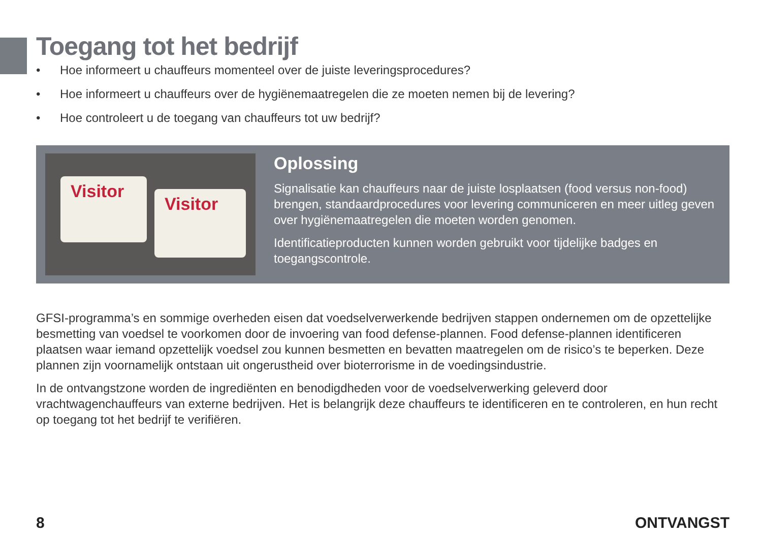Toegang tot het bedrijf
• Hoe informeert u chauffeurs momenteel over de juiste leveringsprocedures?
• Hoe informeert u chauffeurs over de hygiënemaatregelen die ze moeten nemen bij de levering?
• Hoe controleert u de toegang van chauffeurs tot uw bedrijf?
Visitor
Visitor
Oplossing
Signalisatie kan chauffeurs naar de juiste losplaatsen (food versus non-food) brengen, standaardprocedures voor levering communiceren en meer uitleg geven over hygiënemaatregelen die moeten worden genomen.
Identificatieproducten kunnen worden gebruikt voor tijdelijke badges en toegangscontrole.
GFSI-programma’s en sommige overheden eisen dat voedselverwerkende bedrijven stappen ondernemen om de opzettelijke besmetting van voedsel te voorkomen door de invoering van food defense-plannen. Food defense-plannen identificeren plaatsen waar iemand opzettelijk voedsel zou kunnen besmetten en bevatten maatregelen om de risico’s te beperken. Deze plannen zijn voornamelijk ontstaan uit ongerustheid over bioterrorisme in de voedingsindustrie.
In de ontvangstzone worden de ingrediënten en benodigdheden voor de voedselverwerking geleverd door vrachtwagenchauffeurs van externe bedrijven. Het is belangrijk deze chauffeurs te identificeren en te controleren, en hun recht op toegang tot het bedrijf te verifiëren.
8 ONTVANGST